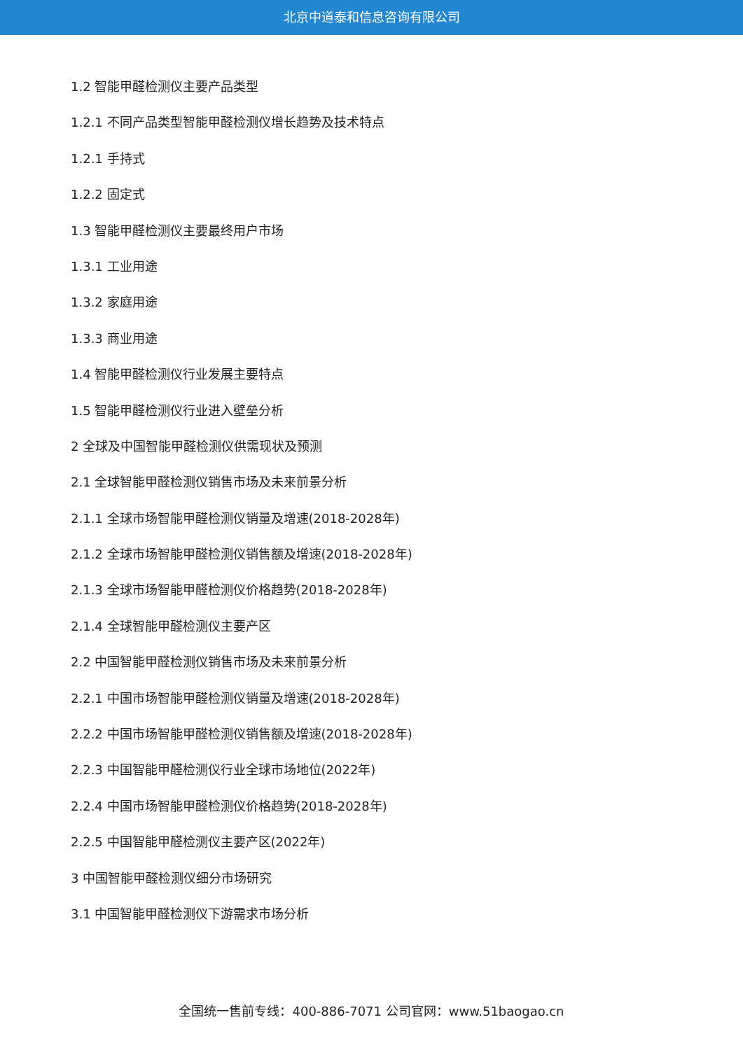北京中道泰和信息咨询有限公司
1.2 智能甲醛检测仪主要产品类型
1.2.1 不同产品类型智能甲醛检测仪增长趋势及技术特点
1.2.1 手持式
1.2.2 固定式
1.3 智能甲醛检测仪主要最终用户市场
1.3.1 工业用途
1.3.2 家庭用途
1.3.3 商业用途
1.4 智能甲醛检测仪行业发展主要特点
1.5 智能甲醛检测仪行业进入壁垒分析
2 全球及中国智能甲醛检测仪供需现状及预测
2.1 全球智能甲醛检测仪销售市场及未来前景分析
2.1.1 全球市场智能甲醛检测仪销量及增速(2018-2028年)
2.1.2 全球市场智能甲醛检测仪销售额及增速(2018-2028年)
2.1.3 全球市场智能甲醛检测仪价格趋势(2018-2028年)
2.1.4 全球智能甲醛检测仪主要产区
2.2 中国智能甲醛检测仪销售市场及未来前景分析
2.2.1 中国市场智能甲醛检测仪销量及增速(2018-2028年)
2.2.2 中国市场智能甲醛检测仪销售额及增速(2018-2028年)
2.2.3 中国智能甲醛检测仪行业全球市场地位(2022年)
2.2.4 中国市场智能甲醛检测仪价格趋势(2018-2028年)
2.2.5 中国智能甲醛检测仪主要产区(2022年)
3 中国智能甲醛检测仪细分市场研究
3.1 中国智能甲醛检测仪下游需求市场分析
全国统一售前专线：400-886-7071 公司官网：www.51baogao.cn